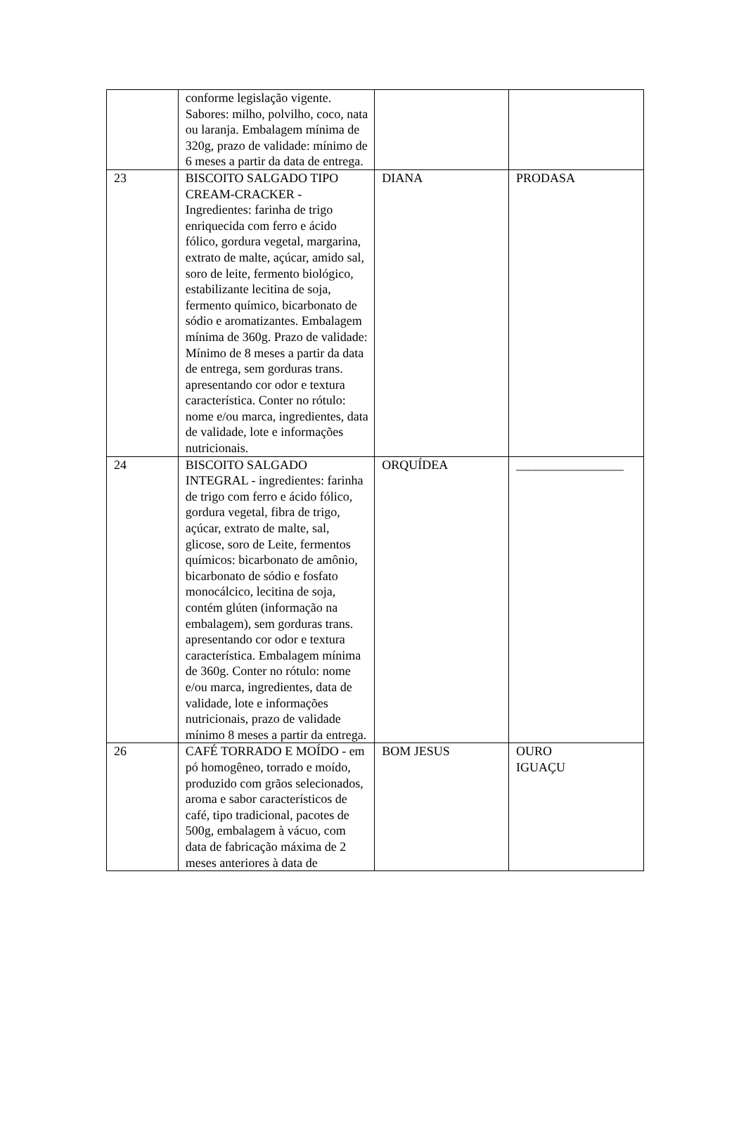| | conforme legislação vigente. Sabores: milho, polvilho, coco, nata ou laranja. Embalagem mínima de 320g, prazo de validade: mínimo de 6 meses a partir da data de entrega. | | |
| 23 | BISCOITO SALGADO TIPO CREAM-CRACKER - Ingredientes: farinha de trigo enriquecida com ferro e ácido fólico, gordura vegetal, margarina, extrato de malte, açúcar, amido sal, soro de leite, fermento biológico, estabilizante lecitina de soja, fermento químico, bicarbonato de sódio e aromatizantes. Embalagem mínima de 360g. Prazo de validade: Mínimo de 8 meses a partir da data de entrega, sem gorduras trans. apresentando cor odor e textura característica. Conter no rótulo: nome e/ou marca, ingredientes, data de validade, lote e informações nutricionais. | DIANA | PRODASA |
| 24 | BISCOITO SALGADO INTEGRAL - ingredientes: farinha de trigo com ferro e ácido fólico, gordura vegetal, fibra de trigo, açúcar, extrato de malte, sal, glicose, soro de Leite, fermentos químicos: bicarbonato de amônio, bicarbonato de sódio e fosfato monocálcico, lecitina de soja, contém glúten (informação na embalagem), sem gorduras trans. apresentando cor odor e textura característica. Embalagem mínima de 360g. Conter no rótulo: nome e/ou marca, ingredientes, data de validade, lote e informações nutricionais, prazo de validade mínimo 8 meses a partir da entrega. | ORQUÍDEA | _________________ |
| 26 | CAFÉ TORRADO E MOÍDO - em pó homogêneo, torrado e moído, produzido com grãos selecionados, aroma e sabor característicos de café, tipo tradicional, pacotes de 500g, embalagem à vácuo, com data de fabricação máxima de 2 meses anteriores à data de | BOM JESUS | OURO IGUAÇU |